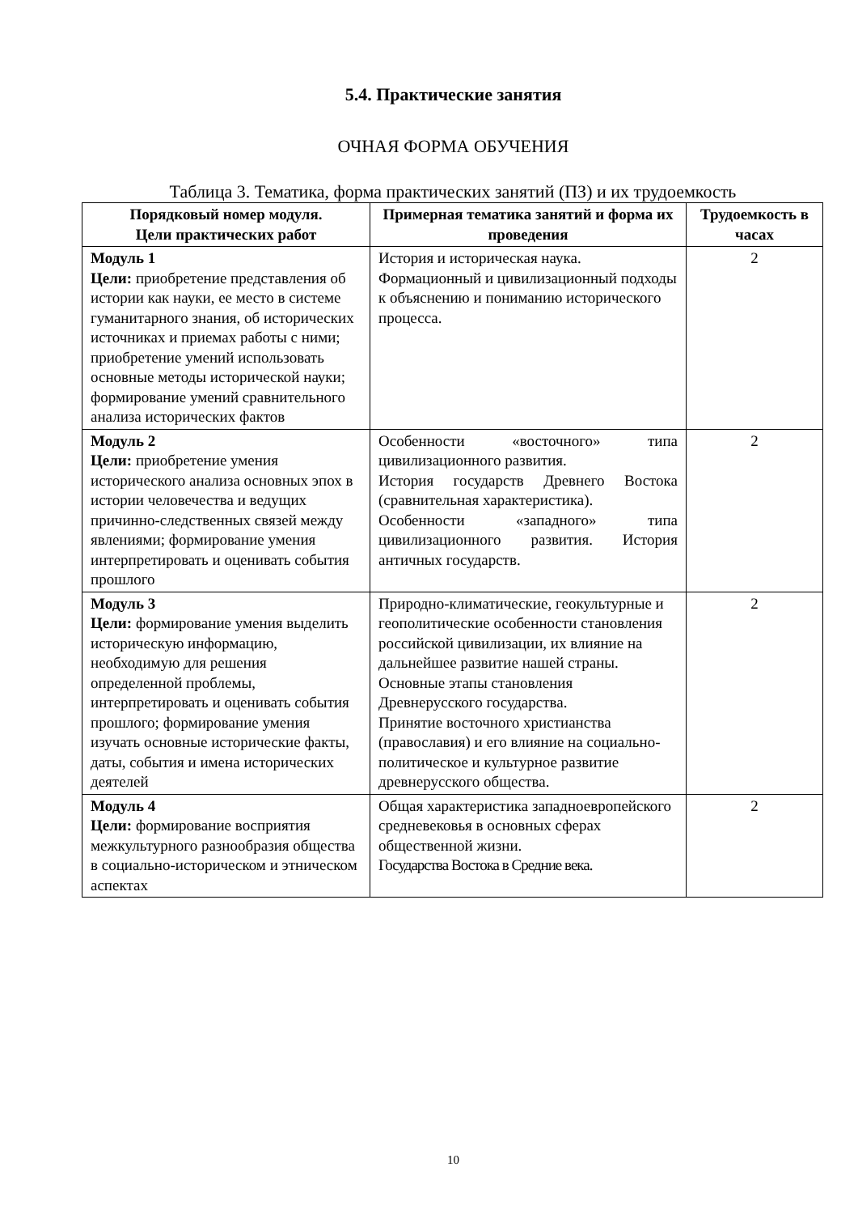5.4. Практические занятия
ОЧНАЯ ФОРМА ОБУЧЕНИЯ
Таблица 3. Тематика, форма практических занятий (ПЗ) и их трудоемкость
| Порядковый номер модуля. Цели практических работ | Примерная тематика занятий и форма их проведения | Трудоемкость в часах |
| --- | --- | --- |
| Модуль 1 Цели: приобретение представления об истории как науки, ее место в системе гуманитарного знания, об исторических источниках и приемах работы с ними; приобретение умений использовать основные методы исторической науки; формирование умений сравнительного анализа исторических фактов | История и историческая наука. Формационный и цивилизационный подходы к объяснению и пониманию исторического процесса. | 2 |
| Модуль 2 Цели: приобретение умения исторического анализа основных эпох в истории человечества и ведущих причинно-следственных связей между явлениями; формирование умения интерпретировать и оценивать события прошлого | Особенности «восточного» типа цивилизационного развития. История государств Древнего Востока (сравнительная характеристика). Особенности «западного» типа цивилизационного развития. История античных государств. | 2 |
| Модуль 3 Цели: формирование умения выделить историческую информацию, необходимую для решения определенной проблемы, интерпретировать и оценивать события прошлого; формирование умения изучать основные исторические факты, даты, события и имена исторических деятелей | Природно-климатические, геокультурные и геополитические особенности становления российской цивилизации, их влияние на дальнейшее развитие нашей страны. Основные этапы становления Древнерусского государства. Принятие восточного христианства (православия) и его влияние на социально-политическое и культурное развитие древнерусского общества. | 2 |
| Модуль 4 Цели: формирование восприятия межкультурного разнообразия общества в социально-историческом и этническом аспектах | Общая характеристика западноевропейского средневековья в основных сферах общественной жизни. Государства Востока в Средние века. | 2 |
10